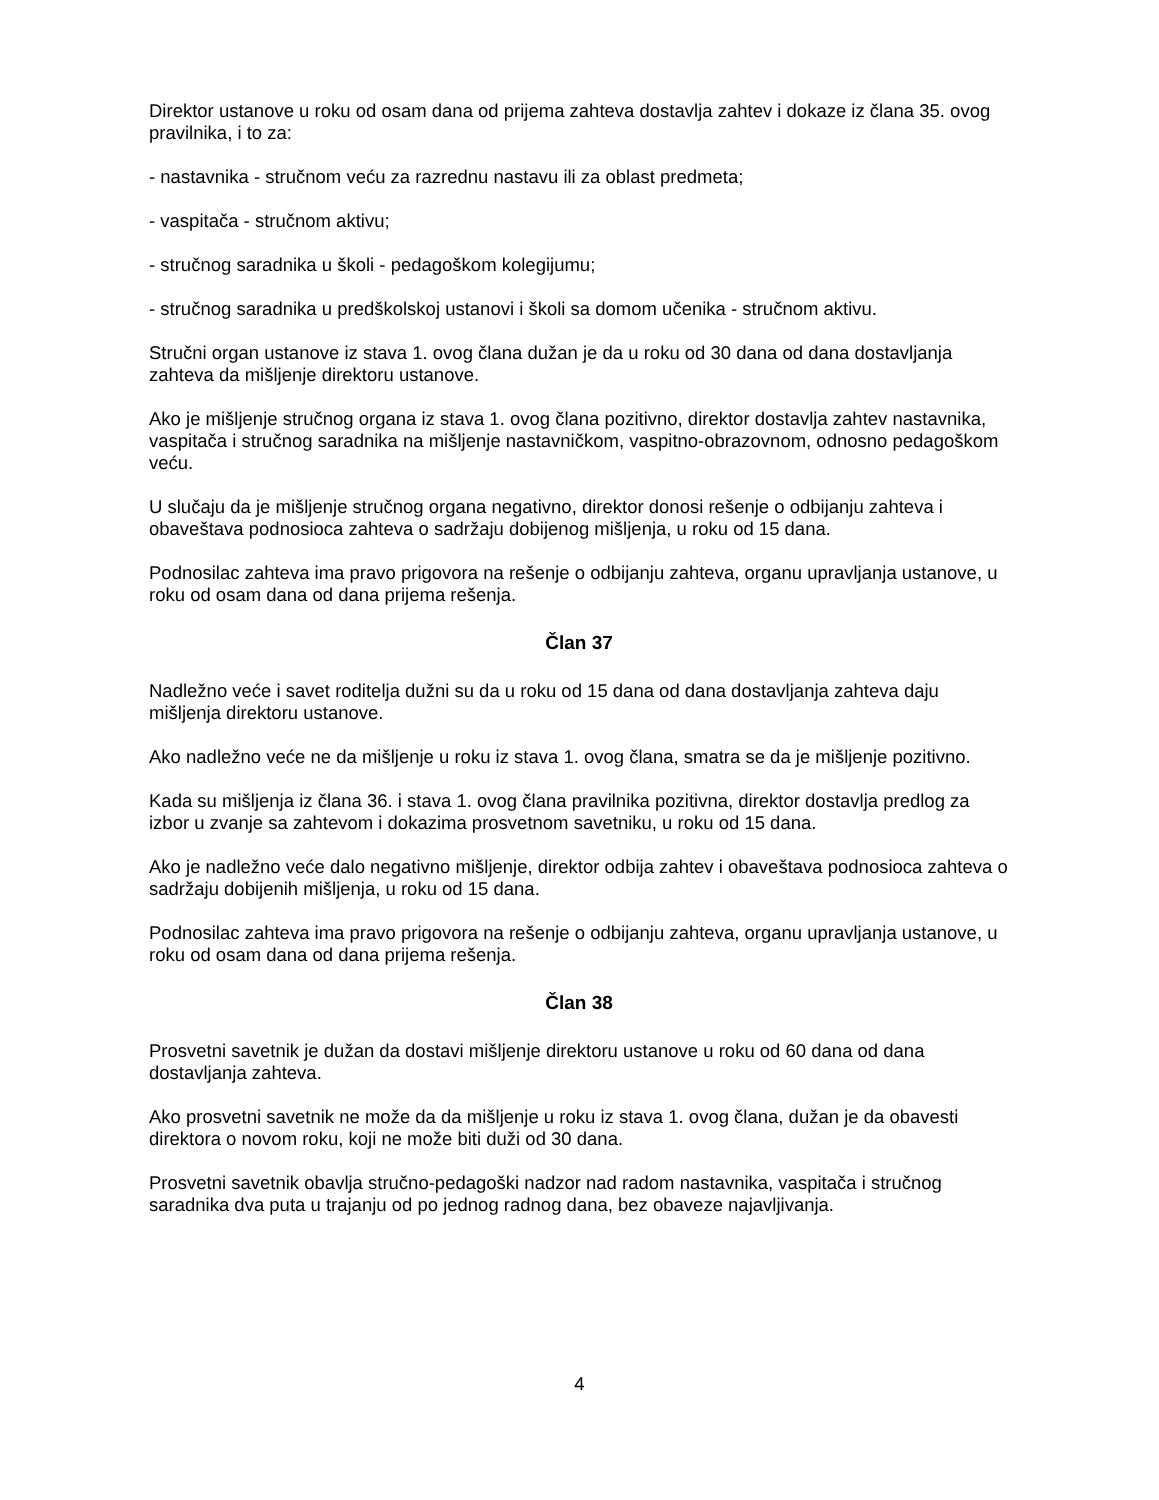Direktor ustanove u roku od osam dana od prijema zahteva dostavlja zahtev i dokaze iz člana 35. ovog pravilnika, i to za:
- nastavnika - stručnom veću za razrednu nastavu ili za oblast predmeta;
- vaspitača - stručnom aktivu;
- stručnog saradnika u školi - pedagoškom kolegijumu;
- stručnog saradnika u predškolskoj ustanovi i školi sa domom učenika - stručnom aktivu.
Stručni organ ustanove iz stava 1. ovog člana dužan je da u roku od 30 dana od dana dostavljanja zahteva da mišljenje direktoru ustanove.
Ako je mišljenje stručnog organa iz stava 1. ovog člana pozitivno, direktor dostavlja zahtev nastavnika, vaspitača i stručnog saradnika na mišljenje nastavničkom, vaspitno-obrazovnom, odnosno pedagoškom veću.
U slučaju da je mišljenje stručnog organa negativno, direktor donosi rešenje o odbijanju zahteva i obaveštava podnosioca zahteva o sadržaju dobijenog mišljenja, u roku od 15 dana.
Podnosilac zahteva ima pravo prigovora na rešenje o odbijanju zahteva, organu upravljanja ustanove, u roku od osam dana od dana prijema rešenja.
Član 37
Nadležno veće i savet roditelja dužni su da u roku od 15 dana od dana dostavljanja zahteva daju mišljenja direktoru ustanove.
Ako nadležno veće ne da mišljenje u roku iz stava 1. ovog člana, smatra se da je mišljenje pozitivno.
Kada su mišljenja iz člana 36. i stava 1. ovog člana pravilnika pozitivna, direktor dostavlja predlog za izbor u zvanje sa zahtevom i dokazima prosvetnom savetniku, u roku od 15 dana.
Ako je nadležno veće dalo negativno mišljenje, direktor odbija zahtev i obaveštava podnosioca zahteva o sadržaju dobijenih mišljenja, u roku od 15 dana.
Podnosilac zahteva ima pravo prigovora na rešenje o odbijanju zahteva, organu upravljanja ustanove, u roku od osam dana od dana prijema rešenja.
Član 38
Prosvetni savetnik je dužan da dostavi mišljenje direktoru ustanove u roku od 60 dana od dana dostavljanja zahteva.
Ako prosvetni savetnik ne može da da mišljenje u roku iz stava 1. ovog člana, dužan je da obavesti direktora o novom roku, koji ne može biti duži od 30 dana.
Prosvetni savetnik obavlja stručno-pedagoški nadzor nad radom nastavnika, vaspitača i stručnog saradnika dva puta u trajanju od po jednog radnog dana, bez obaveze najavljivanja.
4